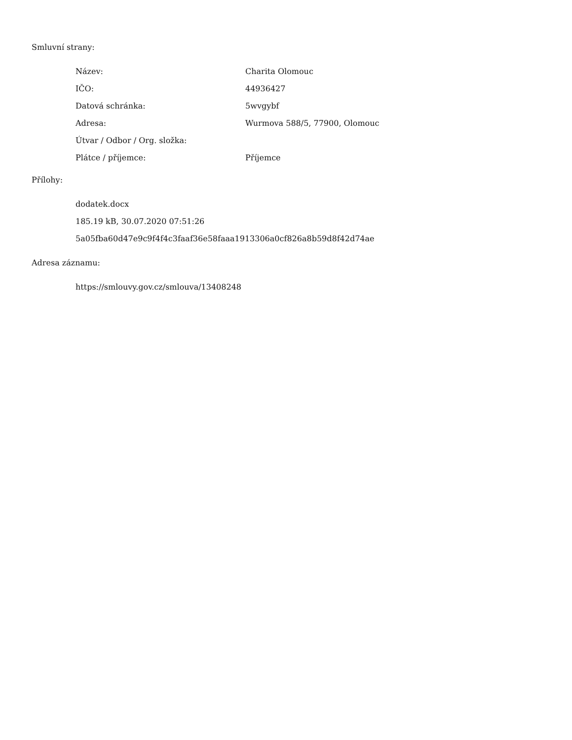Smluvní strany:
| Název: | Charita Olomouc |
| IČO: | 44936427 |
| Datová schránka: | 5wvgybf |
| Adresa: | Wurmova 588/5, 77900, Olomouc |
| Útvar / Odbor / Org. složka: | |
| Plátce / příjemce: | Příjemce |
Přílohy:
dodatek.docx
185.19 kB, 30.07.2020 07:51:26
5a05fba60d47e9c9f4f4c3faaf36e58faaa1913306a0cf826a8b59d8f42d74ae
Adresa záznamu:
https://smlouvy.gov.cz/smlouva/13408248